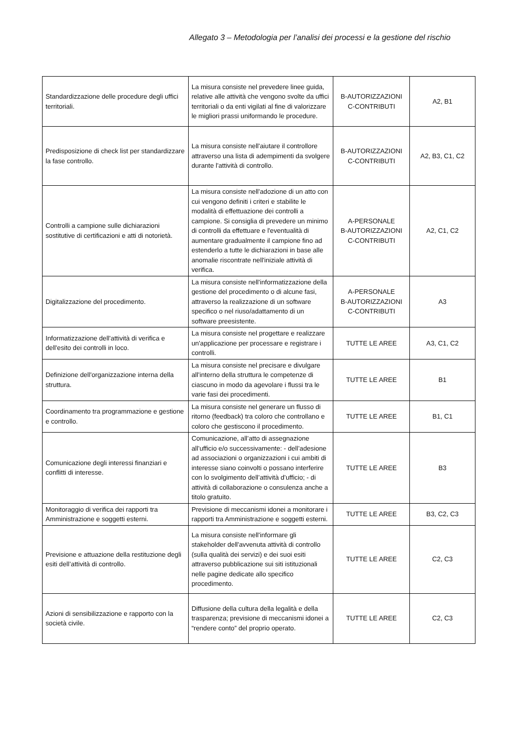Allegato 3 – Metodologia per l’analisi dei processi e la gestione del rischio
| Standardizzazione delle procedure degli uffici territoriali. | La misura consiste nel prevedere linee guida, relative alle attività che vengono svolte da uffici territoriali o da enti vigilati al fine di valorizzare le migliori prassi uniformando le procedure. | B-AUTORIZZAZIONI C-CONTRIBUTI | A2, B1 |
| Predisposizione di check list per standardizzare la fase controllo. | La misura consiste nell'aiutare il controllore attraverso una lista di adempimenti da svolgere durante l'attività di controllo. | B-AUTORIZZAZIONI C-CONTRIBUTI | A2, B3, C1, C2 |
| Controlli a campione sulle dichiarazioni sostitutive di certificazioni e atti di notorietà. | La misura consiste nell'adozione di un atto con cui vengono definiti i criteri e stabilite le modalità di effettuazione dei controlli a campione. Si consiglia di prevedere un minimo di controlli da effettuare e l'eventualità di aumentare gradualmente il campione fino ad estenderlo a tutte le dichiarazioni in base alle anomalie riscontrate nell'iniziale attività di verifica. | A-PERSONALE B-AUTORIZZAZIONI C-CONTRIBUTI | A2, C1, C2 |
| Digitalizzazione del procedimento. | La misura consiste nell'informatizzazione della gestione del procedimento o di alcune fasi, attraverso la realizzazione di un software specifico o nel riuso/adattamento di un software preesistente. | A-PERSONALE B-AUTORIZZAZIONI C-CONTRIBUTI | A3 |
| Informatizzazione dell'attività di verifica e dell'esito dei controlli in loco. | La misura consiste nel progettare e realizzare un'applicazione per processare e registrare i controlli. | TUTTE LE AREE | A3, C1, C2 |
| Definizione dell'organizzazione interna della struttura. | La misura consiste nel precisare e divulgare all’interno della struttura le competenze di ciascuno in modo da agevolare i flussi tra le varie fasi dei procedimenti. | TUTTE LE AREE | B1 |
| Coordinamento tra programmazione e gestione e controllo. | La misura consiste nel generare un flusso di ritorno (feedback) tra coloro che controllano e coloro che gestiscono il procedimento. | TUTTE LE AREE | B1, C1 |
| Comunicazione degli interessi finanziari e conflitti di interesse. | Comunicazione, all’atto di assegnazione all’ufficio e/o successivamente: - dell’adesione ad associazioni o organizzazioni i cui ambiti di interesse siano coinvolti o possano interferire con lo svolgimento dell’attività d’ufficio; - di attività di collaborazione o consulenza anche a titolo gratuito. | TUTTE LE AREE | B3 |
| Monitoraggio di verifica dei rapporti tra Amministrazione e soggetti esterni. | Previsione di meccanismi idonei a monitorare i rapporti tra Amministrazione e soggetti esterni. | TUTTE LE AREE | B3, C2, C3 |
| Previsione e attuazione della restituzione degli esiti dell’attività di controllo. | La misura consiste nell'informare gli stakeholder dell'avvenuta attività di controllo (sulla qualità dei servizi) e dei suoi esiti attraverso pubblicazione sui siti istituzionali nelle pagine dedicate allo specifico procedimento. | TUTTE LE AREE | C2, C3 |
| Azioni di sensibilizzazione e rapporto con la società civile. | Diffusione della cultura della legalità e della trasparenza; previsione di meccanismi idonei a “rendere conto” del proprio operato. | TUTTE LE AREE | C2, C3 |